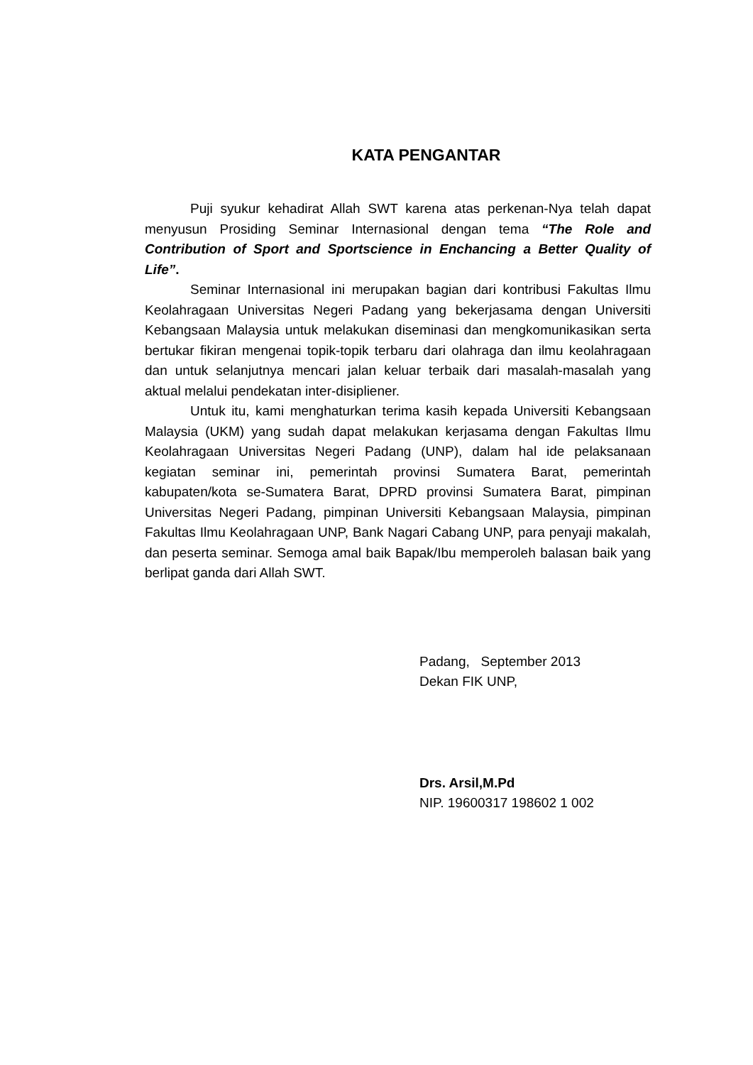KATA PENGANTAR
Puji syukur kehadirat Allah SWT karena atas perkenan-Nya telah dapat menyusun Prosiding Seminar Internasional dengan tema “The Role and Contribution of Sport and Sportscience in Enchancing a Better Quality of Life”.
Seminar Internasional ini merupakan bagian dari kontribusi Fakultas Ilmu Keolahragaan Universitas Negeri Padang yang bekerjasama dengan Universiti Kebangsaan Malaysia untuk melakukan diseminasi dan mengkomunikasikan serta bertukar fikiran mengenai topik-topik terbaru dari olahraga dan ilmu keolahragaan dan untuk selanjutnya mencari jalan keluar terbaik dari masalah-masalah yang aktual melalui pendekatan inter-disipliener.
Untuk itu, kami menghaturkan terima kasih kepada Universiti Kebangsaan Malaysia (UKM) yang sudah dapat melakukan kerjasama dengan Fakultas Ilmu Keolahragaan Universitas Negeri Padang (UNP), dalam hal ide pelaksanaan kegiatan seminar ini, pemerintah provinsi Sumatera Barat, pemerintah kabupaten/kota se-Sumatera Barat, DPRD provinsi Sumatera Barat, pimpinan Universitas Negeri Padang, pimpinan Universiti Kebangsaan Malaysia, pimpinan Fakultas Ilmu Keolahragaan UNP, Bank Nagari Cabang UNP, para penyaji makalah, dan peserta seminar. Semoga amal baik Bapak/Ibu memperoleh balasan baik yang berlipat ganda dari Allah SWT.
Padang, September 2013
Dekan FIK UNP,
Drs. Arsil,M.Pd
NIP. 19600317 198602 1 002